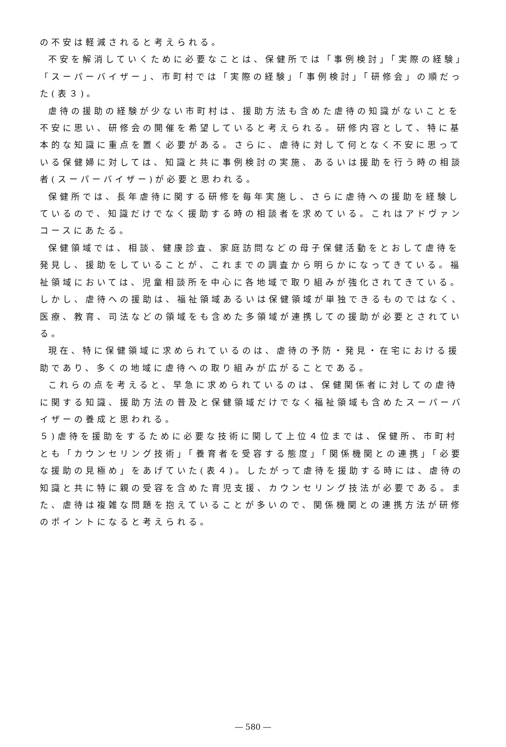の不安は軽減されると考えられる。
不安を解消していくために必要なことは、保健所では「事例検討」「実際の経験」「スーパーバイザー」、市町村では「実際の経験」「事例検討」「研修会」の順だった(表３)。
虐待の援助の経験が少ない市町村は、援助方法も含めた虐待の知識がないことを不安に思い、研修会の開催を希望していると考えられる。研修内容として、特に基本的な知識に重点を置く必要がある。さらに、虐待に対して何となく不安に思っている保健婦に対しては、知識と共に事例検討の実施、あるいは援助を行う時の相談者(スーパーバイザー)が必要と思われる。
保健所では、長年虐待に関する研修を毎年実施し、さらに虐待への援助を経験しているので、知識だけでなく援助する時の相談者を求めている。これはアドヴァンコースにあたる。
保健領域では、相談、健康診査、家庭訪問などの母子保健活動をとおして虐待を発見し、援助をしていることが、これまでの調査から明らかになってきている。福祉領域においては、児童相談所を中心に各地域で取り組みが強化されてきている。しかし、虐待への援助は、福祉領域あるいは保健領域が単独できるものではなく、医療、教育、司法などの領域をも含めた多領域が連携しての援助が必要とされている。
現在、特に保健領域に求められているのは、虐待の予防・発見・在宅における援助であり、多くの地域に虐待への取り組みが広がることである。
これらの点を考えると、早急に求められているのは、保健関係者に対しての虐待に関する知識、援助方法の普及と保健領域だけでなく福祉領域も含めたスーパーバイザーの養成と思われる。
５)虐待を援助をするために必要な技術に関して上位４位までは、保健所、市町村とも「カウンセリング技術」「養育者を受容する態度」「関係機関との連携」「必要な援助の見極め」をあげていた(表４)。したがって虐待を援助する時には、虐待の知識と共に特に親の受容を含めた育児支援、カウンセリング技法が必要である。また、虐待は複雑な問題を抱えていることが多いので、関係機関との連携方法が研修のポイントになると考えられる。
― 580 ―